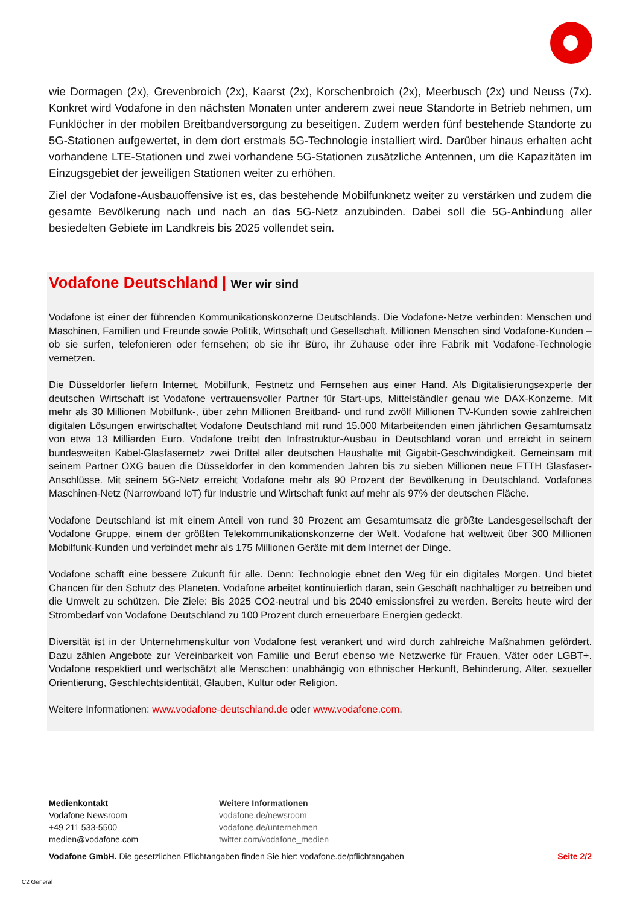wie Dormagen (2x), Grevenbroich (2x), Kaarst (2x), Korschenbroich (2x), Meerbusch (2x) und Neuss (7x). Konkret wird Vodafone in den nächsten Monaten unter anderem zwei neue Standorte in Betrieb nehmen, um Funklöcher in der mobilen Breitbandversorgung zu beseitigen. Zudem werden fünf bestehende Standorte zu 5G-Stationen aufgewertet, in dem dort erstmals 5G-Technologie installiert wird. Darüber hinaus erhalten acht vorhandene LTE-Stationen und zwei vorhandene 5G-Stationen zusätzliche Antennen, um die Kapazitäten im Einzugsgebiet der jeweiligen Stationen weiter zu erhöhen.
Ziel der Vodafone-Ausbauoffensive ist es, das bestehende Mobilfunknetz weiter zu verstärken und zudem die gesamte Bevölkerung nach und nach an das 5G-Netz anzubinden. Dabei soll die 5G-Anbindung aller besiedelten Gebiete im Landkreis bis 2025 vollendet sein.
Vodafone Deutschland | Wer wir sind
Vodafone ist einer der führenden Kommunikationskonzerne Deutschlands. Die Vodafone-Netze verbinden: Menschen und Maschinen, Familien und Freunde sowie Politik, Wirtschaft und Gesellschaft. Millionen Menschen sind Vodafone-Kunden – ob sie surfen, telefonieren oder fernsehen; ob sie ihr Büro, ihr Zuhause oder ihre Fabrik mit Vodafone-Technologie vernetzen.
Die Düsseldorfer liefern Internet, Mobilfunk, Festnetz und Fernsehen aus einer Hand. Als Digitalisierungsexperte der deutschen Wirtschaft ist Vodafone vertrauensvoller Partner für Start-ups, Mittelständler genau wie DAX-Konzerne. Mit mehr als 30 Millionen Mobilfunk-, über zehn Millionen Breitband- und rund zwölf Millionen TV-Kunden sowie zahlreichen digitalen Lösungen erwirtschaftet Vodafone Deutschland mit rund 15.000 Mitarbeitenden einen jährlichen Gesamtumsatz von etwa 13 Milliarden Euro. Vodafone treibt den Infrastruktur-Ausbau in Deutschland voran und erreicht in seinem bundesweiten Kabel-Glasfasernetz zwei Drittel aller deutschen Haushalte mit Gigabit-Geschwindigkeit. Gemeinsam mit seinem Partner OXG bauen die Düsseldorfer in den kommenden Jahren bis zu sieben Millionen neue FTTH Glasfaser-Anschlüsse. Mit seinem 5G-Netz erreicht Vodafone mehr als 90 Prozent der Bevölkerung in Deutschland. Vodafones Maschinen-Netz (Narrowband IoT) für Industrie und Wirtschaft funkt auf mehr als 97% der deutschen Fläche.
Vodafone Deutschland ist mit einem Anteil von rund 30 Prozent am Gesamtumsatz die größte Landesgesellschaft der Vodafone Gruppe, einem der größten Telekommunikationskonzerne der Welt. Vodafone hat weltweit über 300 Millionen Mobilfunk-Kunden und verbindet mehr als 175 Millionen Geräte mit dem Internet der Dinge.
Vodafone schafft eine bessere Zukunft für alle. Denn: Technologie ebnet den Weg für ein digitales Morgen. Und bietet Chancen für den Schutz des Planeten. Vodafone arbeitet kontinuierlich daran, sein Geschäft nachhaltiger zu betreiben und die Umwelt zu schützen. Die Ziele: Bis 2025 CO2-neutral und bis 2040 emissionsfrei zu werden. Bereits heute wird der Strombedarf von Vodafone Deutschland zu 100 Prozent durch erneuerbare Energien gedeckt.
Diversität ist in der Unternehmenskultur von Vodafone fest verankert und wird durch zahlreiche Maßnahmen gefördert. Dazu zählen Angebote zur Vereinbarkeit von Familie und Beruf ebenso wie Netzwerke für Frauen, Väter oder LGBT+. Vodafone respektiert und wertschätzt alle Menschen: unabhängig von ethnischer Herkunft, Behinderung, Alter, sexueller Orientierung, Geschlechtsidentität, Glauben, Kultur oder Religion.
Weitere Informationen: www.vodafone-deutschland.de oder www.vodafone.com.
Medienkontakt
Vodafone Newsroom
+49 211 533-5500
medien@vodafone.com
Weitere Informationen
vodafone.de/newsroom
vodafone.de/unternehmen
twitter.com/vodafone_medien
Vodafone GmbH. Die gesetzlichen Pflichtangaben finden Sie hier: vodafone.de/pflichtangaben Seite 2/2
C2 General